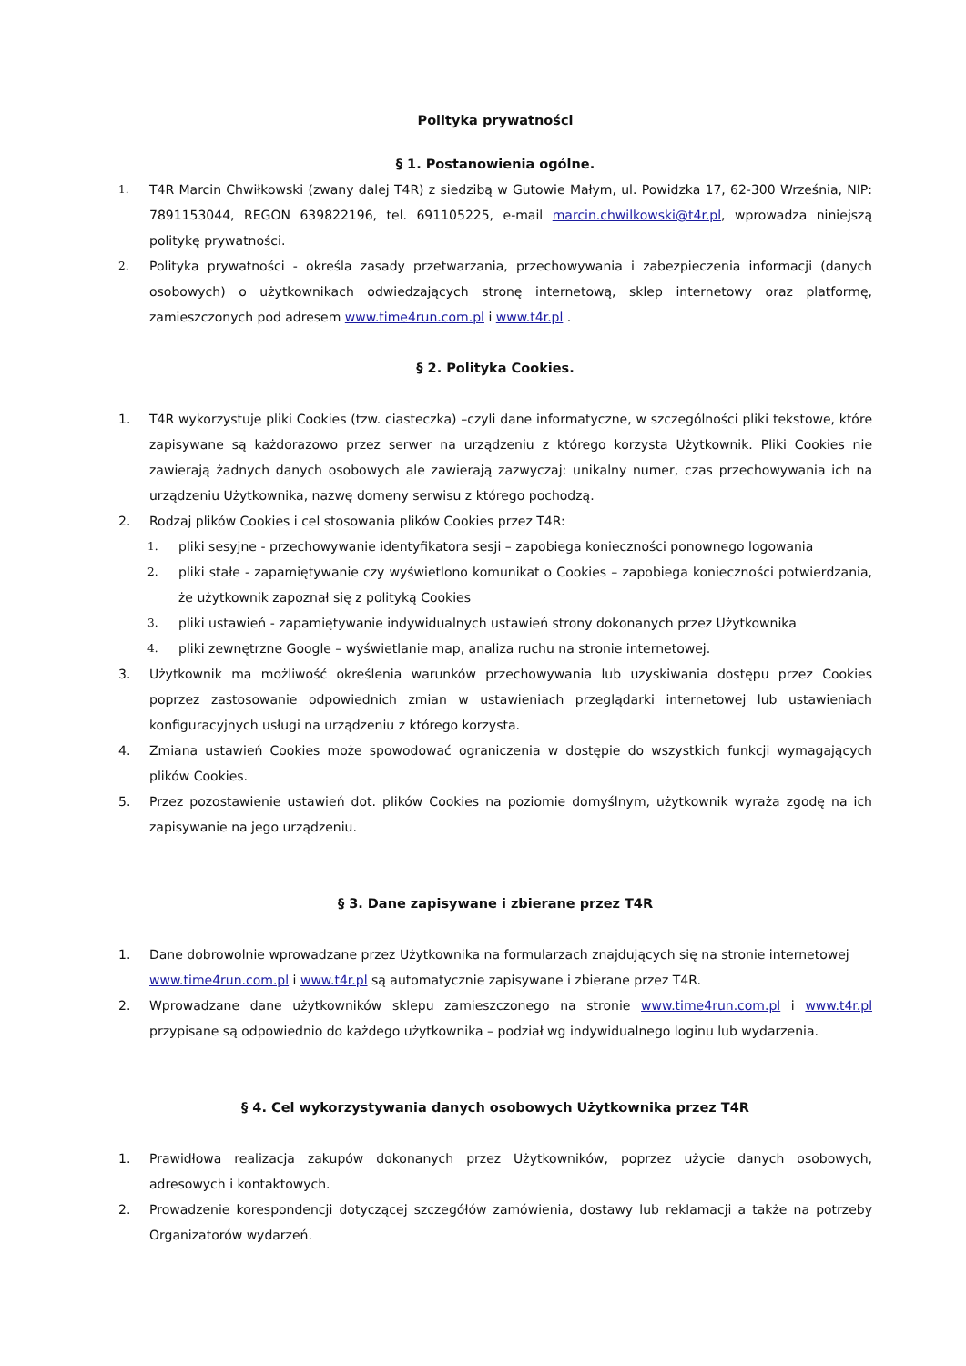Polityka prywatności
§ 1. Postanowienia ogólne.
1. T4R Marcin Chwiłkowski (zwany dalej T4R) z siedzibą w Gutowie Małym, ul. Powidzka 17, 62-300 Września, NIP: 7891153044, REGON 639822196, tel. 691105225, e-mail marcin.chwilkowski@t4r.pl, wprowadza niniejszą politykę prywatności.
2. Polityka prywatności - określa zasady przetwarzania, przechowywania i zabezpieczenia informacji (danych osobowych) o użytkownikach odwiedzających stronę internetową, sklep internetowy oraz platformę, zamieszczonych pod adresem www.time4run.com.pl i www.t4r.pl .
§ 2. Polityka Cookies.
1. T4R wykorzystuje pliki Cookies (tzw. ciasteczka) –czyli dane informatyczne, w szczególności pliki tekstowe, które zapisywane są każdorazowo przez serwer na urządzeniu z którego korzysta Użytkownik. Pliki Cookies nie zawierają żadnych danych osobowych ale zawierają zazwyczaj: unikalny numer, czas przechowywania ich na urządzeniu Użytkownika, nazwę domeny serwisu z którego pochodzą.
2. Rodzaj plików Cookies i cel stosowania plików Cookies przez T4R:
1. pliki sesyjne - przechowywanie identyfikatora sesji – zapobiega konieczności ponownego logowania
2. pliki stałe - zapamiętywanie czy wyświetlono komunikat o Cookies – zapobiega konieczności potwierdzania, że użytkownik zapoznał się z polityką Cookies
3. pliki ustawień - zapamiętywanie indywidualnych ustawień strony dokonanych przez Użytkownika
4. pliki zewnętrzne Google – wyświetlanie map, analiza ruchu na stronie internetowej.
3. Użytkownik ma możliwość określenia warunków przechowywania lub uzyskiwania dostępu przez Cookies poprzez zastosowanie odpowiednich zmian w ustawieniach przeglądarki internetowej lub ustawieniach konfiguracyjnych usługi na urządzeniu z którego korzysta.
4. Zmiana ustawień Cookies może spowodować ograniczenia w dostępie do wszystkich funkcji wymagających plików Cookies.
5. Przez pozostawienie ustawień dot. plików Cookies na poziomie domyślnym, użytkownik wyraża zgodę na ich zapisywanie na jego urządzeniu.
§ 3. Dane zapisywane i zbierane przez T4R
1. Dane dobrowolnie wprowadzane przez Użytkownika na formularzach znajdujących się na stronie internetowej www.time4run.com.pl i www.t4r.pl są automatycznie zapisywane i zbierane przez T4R.
2. Wprowadzane dane użytkowników sklepu zamieszczonego na stronie www.time4run.com.pl i www.t4r.pl przypisane są odpowiednio do każdego użytkownika – podział wg indywidualnego loginu lub wydarzenia.
§ 4. Cel wykorzystywania danych osobowych Użytkownika przez T4R
1. Prawidłowa realizacja zakupów dokonanych przez Użytkowników, poprzez użycie danych osobowych, adresowych i kontaktowych.
2. Prowadzenie korespondencji dotyczącej szczegółów zamówienia, dostawy lub reklamacji a także na potrzeby Organizatorów wydarzeń.